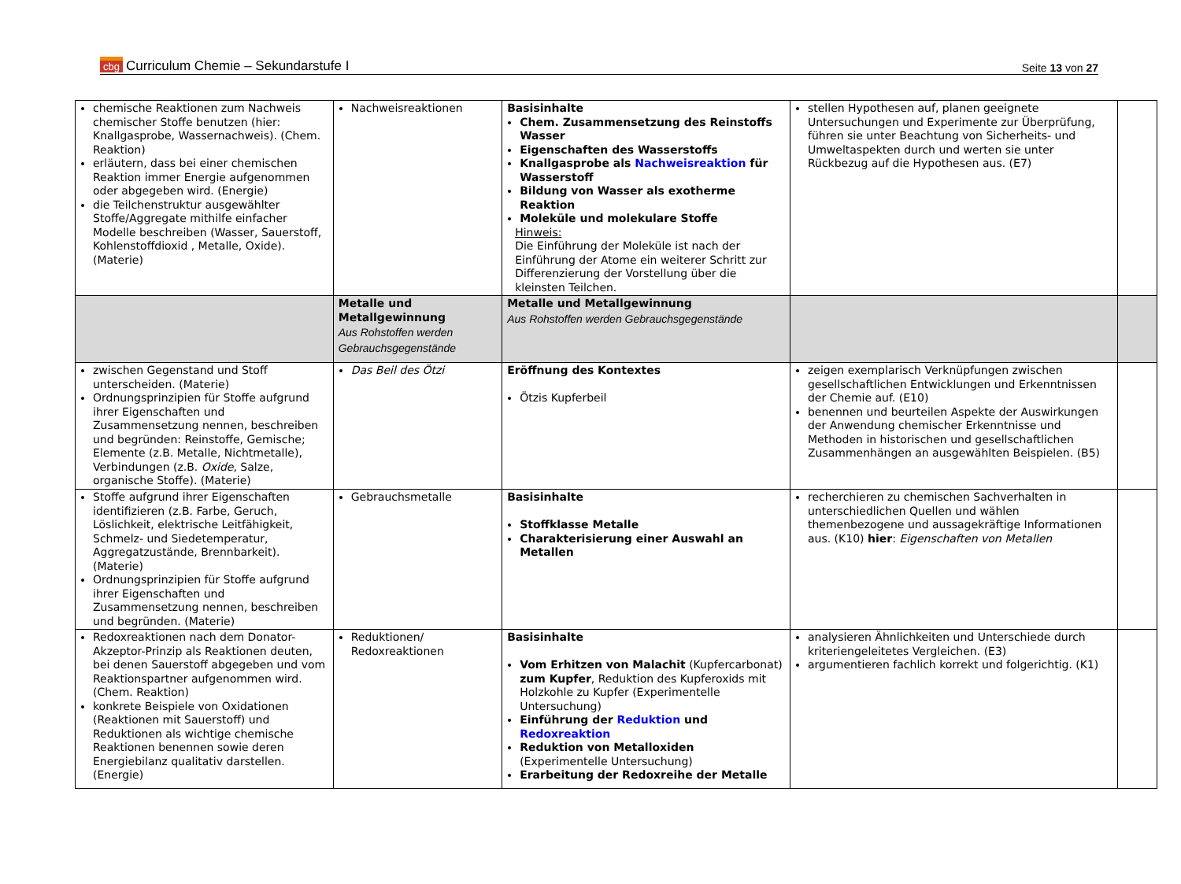cbg Curriculum Chemie – Sekundarstufe I
Seite 13 von 27
| chemische Reaktionen zum Nachweis chemischer Stoffe benutzen (hier: Knallgasprobe, Wassernachweis). (Chem. Reaktion) erläutern, dass bei einer chemischen Reaktion immer Energie aufgenommen oder abgegeben wird. (Energie) die Teilchenstruktur ausgewählter Stoffe/Aggregate mithilfe einfacher Modelle beschreiben (Wasser, Sauerstoff, Kohlenstoffdioxid , Metalle, Oxide). (Materie) | Nachweisreaktionen | Basisinhalte Chem. Zusammensetzung des Reinstoffs Wasser Eigenschaften des Wasserstoffs Knallgasprobe als Nachweisreaktion für Wasserstoff Bildung von Wasser als exotherme Reaktion Moleküle und molekulare Stoffe Hinweis: Die Einführung der Moleküle ist nach der Einführung der Atome ein weiterer Schritt zur Differenzierung der Vorstellung über die kleinsten Teilchen. | stellen Hypothesen auf, planen geeignete Untersuchungen und Experimente zur Überprüfung, führen sie unter Beachtung von Sicherheits- und Umweltaspekten durch und werten sie unter Rückbezug auf die Hypothesen aus. (E7) | |
| | Metalle und Metallgewinnung Aus Rohstoffen werden Gebrauchsgegenstände | Metalle und Metallgewinnung Aus Rohstoffen werden Gebrauchsgegenstände | | |
| zwischen Gegenstand und Stoff unterscheiden. (Materie) Ordnungsprinzipien für Stoffe aufgrund ihrer Eigenschaften und Zusammensetzung nennen, beschreiben und begründen: Reinstoffe, Gemische; Elemente (z.B. Metalle, Nichtmetalle), Verbindungen (z.B. Oxide , Salze, organische Stoffe). (Materie) | Das Beil des Ötzi | Eröffnung des Kontextes Ötzis Kupferbeil | zeigen exemplarisch Verknüpfungen zwischen gesellschaftlichen Entwicklungen und Erkenntnissen der Chemie auf. (E10) benennen und beurteilen Aspekte der Auswirkungen der Anwendung chemischer Erkenntnisse und Methoden in historischen und gesellschaftlichen Zusammenhängen an ausgewählten Beispielen. (B5) | |
| Stoffe aufgrund ihrer Eigenschaften identifizieren (z.B. Farbe, Geruch, Löslichkeit, elektrische Leitfähigkeit, Schmelz- und Siedetemperatur, Aggregatzustände, Brennbarkeit). (Materie) Ordnungsprinzipien für Stoffe aufgrund ihrer Eigenschaften und Zusammensetzung nennen, beschreiben und begründen. (Materie) | Gebrauchsmetalle | Basisinhalte Stoffklasse Metalle Charakterisierung einer Auswahl an Metallen | recherchieren zu chemischen Sachverhalten in unterschiedlichen Quellen und wählen themenbezogene und aussagekräftige Informationen aus. (K10) hier : Eigenschaften von Metallen | |
| Redoxreaktionen nach dem Donator-Akzeptor-Prinzip als Reaktionen deuten, bei denen Sauerstoff abgegeben und vom Reaktionspartner aufgenommen wird. (Chem. Reaktion) konkrete Beispiele von Oxidationen (Reaktionen mit Sauerstoff) und Reduktionen als wichtige chemische Reaktionen benennen sowie deren Energiebilanz qualitativ darstellen. (Energie) | Reduktionen/ Redoxreaktionen | Basisinhalte Vom Erhitzen von Malachit (Kupfercarbonat) zum Kupfer , Reduktion des Kupferoxids mit Holzkohle zu Kupfer (Experimentelle Untersuchung) Einführung der Reduktion und Redoxreaktion Reduktion von Metalloxiden (Experimentelle Untersuchung) Erarbeitung der Redoxreihe der Metalle | analysieren Ähnlichkeiten und Unterschiede durch kriteriengeleitetes Vergleichen. (E3) argumentieren fachlich korrekt und folgerichtig. (K1) | |